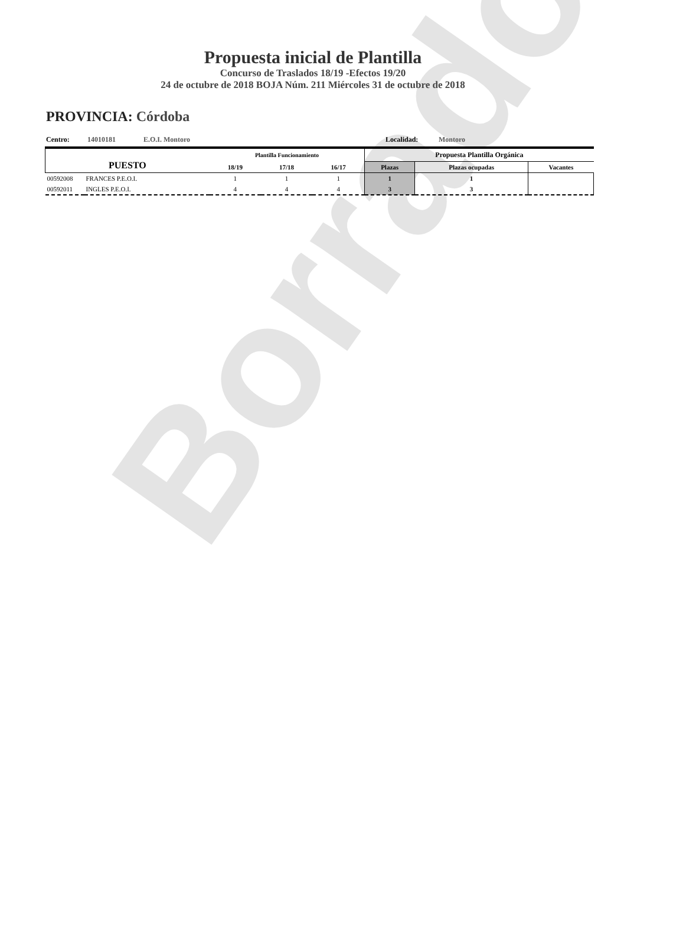Borrador
Propuesta inicial de Plantilla
Concurso de Traslados 18/19 -Efectos 19/20
24 de octubre de 2018 BOJA Núm. 211 Miércoles 31 de octubre de 2018
PROVINCIA: Córdoba
Centro: 14010181 E.O.I. Montoro Localidad: Montoro
| PUESTO | | Plantilla Funcionamiento | | | Propuesta Plantilla Orgánica | | |
| --- | --- | --- | --- | --- | --- | --- | --- |
| | | 18/19 | 17/18 | 16/17 | Plazas | Plazas ocupadas | Vacantes |
| 00592008 | FRANCES P.E.O.I. | 1 | 1 | 1 | 1 | 1 | |
| 00592011 | INGLES P.E.O.I. | 4 | 4 | 4 | 3 | 3 | |